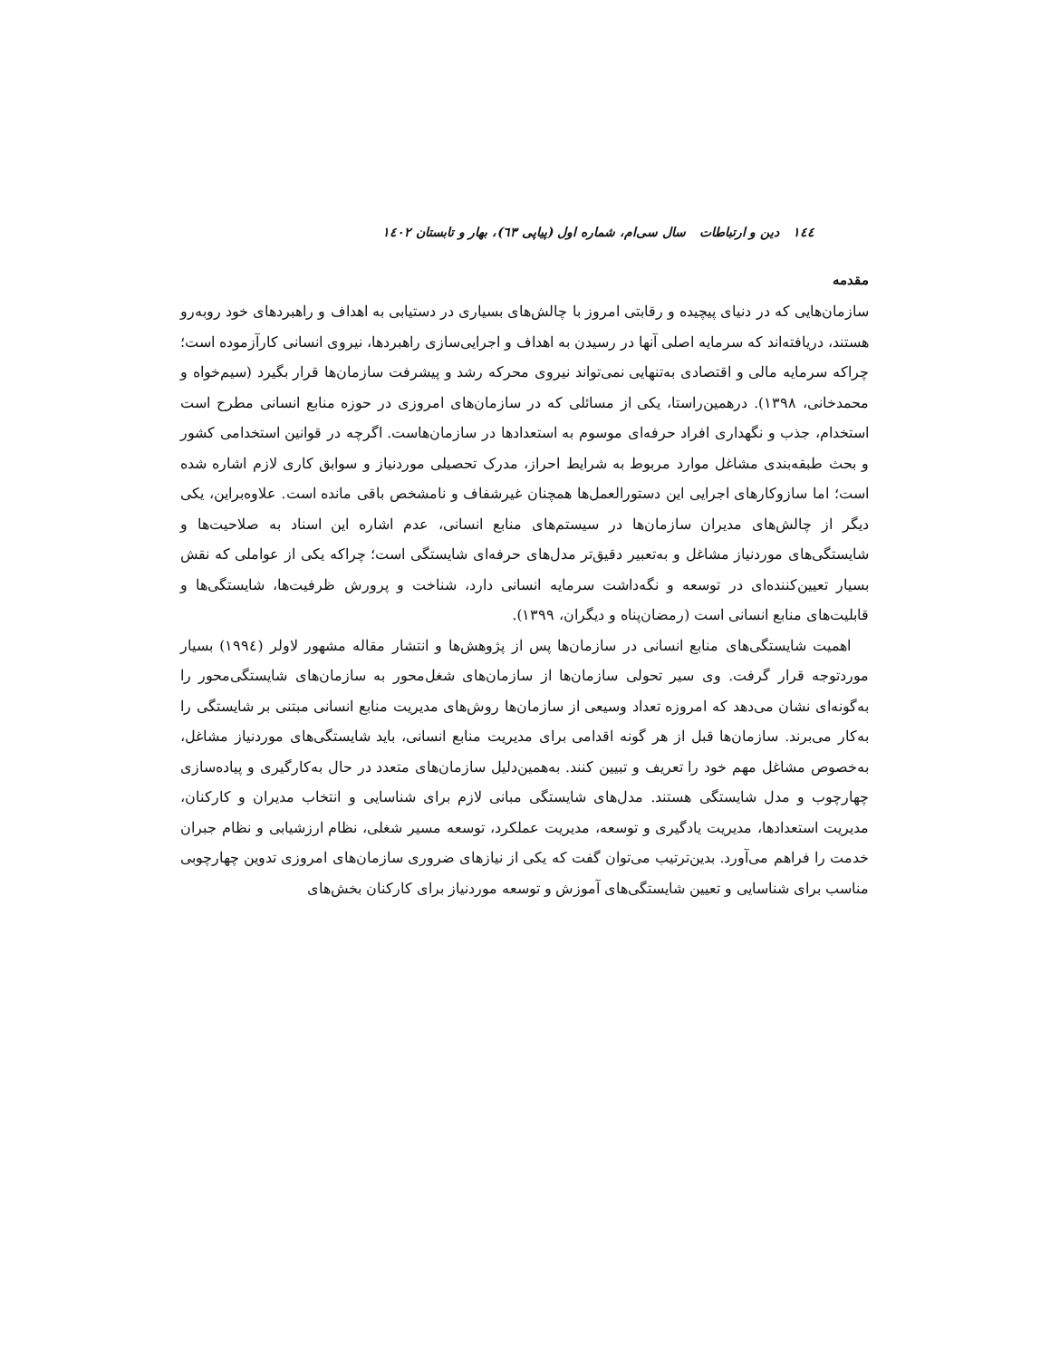١٤٤ دین و ارتباطات سال سی‌ام، شماره اول (پیاپی ٦٣)، بهار و تابستان ١٤٠٢
مقدمه
سازمان‌هایی که در دنیای پیچیده و رقابتی امروز با چالش‌های بسیاری در دستیابی به اهداف و راهبردهای خود روبه‌رو هستند، دریافته‌اند که سرمایه اصلی آنها در رسیدن به اهداف و اجرایی‌سازی راهبردها، نیروی انسانی کارآزموده است؛ چراکه سرمایه مالی و اقتصادی به‌تنهایی نمی‌تواند نیروی محرکه رشد و پیشرفت سازمان‌ها قرار بگیرد (سیم‌خواه و محمدخانی، ١٣٩٨). درهمین‌راستا، یکی از مسائلی که در سازمان‌های امروزی در حوزه منابع انسانی مطرح است استخدام، جذب و نگهداری افراد حرفه‌ای موسوم به استعدادها در سازمان‌هاست. اگرچه در قوانین استخدامی کشور و بحث طبقه‌بندی مشاغل موارد مربوط به شرایط احراز، مدرک تحصیلی موردنیاز و سوابق کاری لازم اشاره شده است؛ اما سازوکارهای اجرایی این دستورالعمل‌ها همچنان غیرشفاف و نامشخص باقی مانده است. علاوه‌براین، یکی دیگر از چالش‌های مدیران سازمان‌ها در سیستم‌های منابع انسانی، عدم اشاره این اسناد به صلاحیت‌ها و شایستگی‌های موردنیاز مشاغل و به‌تعبیر دقیق‌تر مدل‌های حرفه‌ای شایستگی است؛ چراکه یکی از عواملی که نقش بسیار تعیین‌کننده‌ای در توسعه و نگه‌داشت سرمایه انسانی دارد، شناخت و پرورش ظرفیت‌ها، شایستگی‌ها و قابلیت‌های منابع انسانی است (رمضان‌پناه و دیگران، ١٣٩٩).
اهمیت شایستگی‌های منابع انسانی در سازمان‌ها پس از پژوهش‌ها و انتشار مقاله مشهور لاولر (١٩٩٤) بسیار موردتوجه قرار گرفت. وی سیر تحولی سازمان‌ها از سازمان‌های شغل‌محور به سازمان‌های شایستگی‌محور را به‌گونه‌ای نشان می‌دهد که امروزه تعداد وسیعی از سازمان‌ها روش‌های مدیریت منابع انسانی مبتنی بر شایستگی را به‌کار می‌برند. سازمان‌ها قبل از هر گونه اقدامی برای مدیریت منابع انسانی، باید شایستگی‌های موردنیاز مشاغل، به‌خصوص مشاغل مهم خود را تعریف و تبیین کنند. به‌همین‌دلیل سازمان‌های متعدد در حال به‌کارگیری و پیاده‌سازی چهارچوب و مدل شایستگی هستند. مدل‌های شایستگی مبانی لازم برای شناسایی و انتخاب مدیران و کارکنان، مدیریت استعدادها، مدیریت یادگیری و توسعه، مدیریت عملکرد، توسعه مسیر شغلی، نظام ارزشیابی و نظام جبران خدمت را فراهم می‌آورد. بدین‌ترتیب می‌توان گفت که یکی از نیازهای ضروری سازمان‌های امروزی تدوین چهارچوبی مناسب برای شناسایی و تعیین شایستگی‌های آموزش و توسعه موردنیاز برای کارکنان بخش‌های